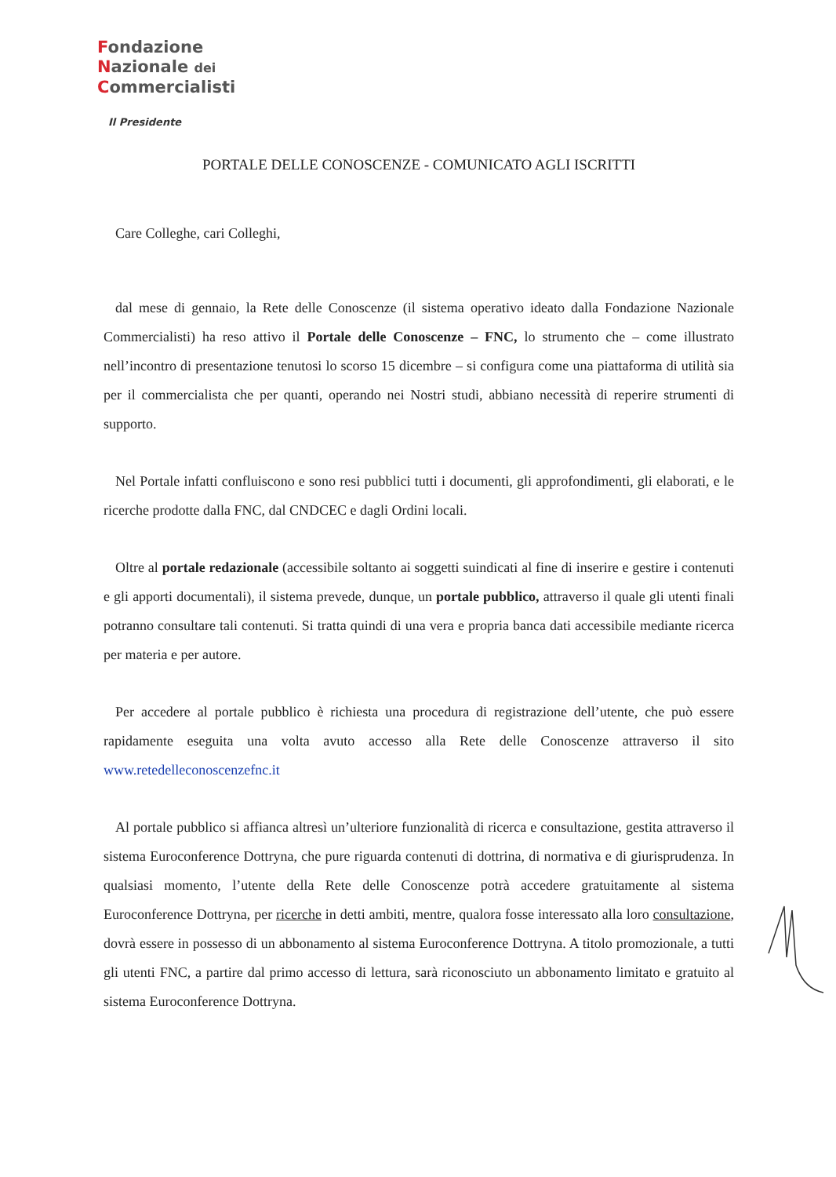Fondazione
Nazionale dei
Commercialisti
Il Presidente
PORTALE DELLE CONOSCENZE - COMUNICATO AGLI ISCRITTI
Care Colleghe, cari Colleghi,
dal mese di gennaio, la Rete delle Conoscenze (il sistema operativo ideato dalla Fondazione Nazionale Commercialisti) ha reso attivo il Portale delle Conoscenze – FNC, lo strumento che – come illustrato nell’incontro di presentazione tenutosi lo scorso 15 dicembre – si configura come una piattaforma di utilità sia per il commercialista che per quanti, operando nei Nostri studi, abbiano necessità di reperire strumenti di supporto.
Nel Portale infatti confluiscono e sono resi pubblici tutti i documenti, gli approfondimenti, gli elaborati, e le ricerche prodotte dalla FNC, dal CNDCEC e dagli Ordini locali.
Oltre al portale redazionale (accessibile soltanto ai soggetti suindicati al fine di inserire e gestire i contenuti e gli apporti documentali), il sistema prevede, dunque, un portale pubblico, attraverso il quale gli utenti finali potranno consultare tali contenuti. Si tratta quindi di una vera e propria banca dati accessibile mediante ricerca per materia e per autore.
Per accedere al portale pubblico è richiesta una procedura di registrazione dell’utente, che può essere rapidamente eseguita una volta avuto accesso alla Rete delle Conoscenze attraverso il sito www.retedelleconoscenzefnc.it
Al portale pubblico si affianca altresì un’ulteriore funzionalità di ricerca e consultazione, gestita attraverso il sistema Euroconference Dottryna, che pure riguarda contenuti di dottrina, di normativa e di giurisprudenza. In qualsiasi momento, l’utente della Rete delle Conoscenze potrà accedere gratuitamente al sistema Euroconference Dottryna, per ricerche in detti ambiti, mentre, qualora fosse interessato alla loro consultazione, dovrà essere in possesso di un abbonamento al sistema Euroconference Dottryna. A titolo promozionale, a tutti gli utenti FNC, a partire dal primo accesso di lettura, sarà riconosciuto un abbonamento limitato e gratuito al sistema Euroconference Dottryna.